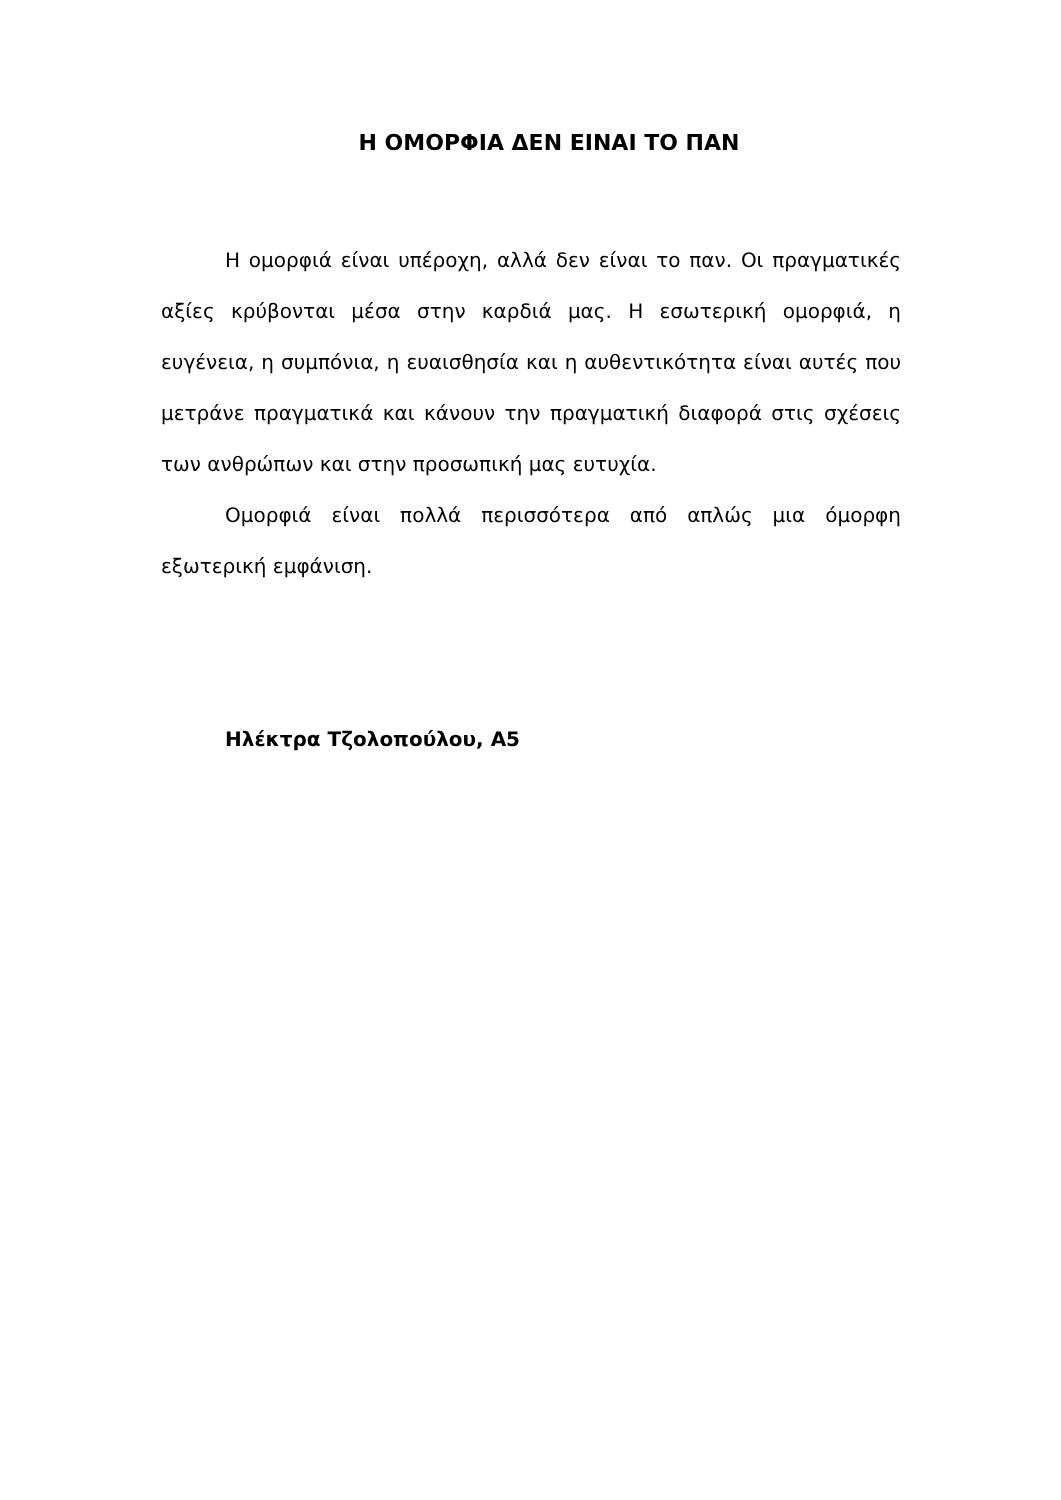Η ΟΜΟΡΦΙΑ ΔΕΝ ΕΙΝΑΙ ΤΟ ΠΑΝ
Η ομορφιά είναι υπέροχη, αλλά δεν είναι το παν. Οι πραγματικές αξίες κρύβονται μέσα στην καρδιά μας. Η εσωτερική ομορφιά, η ευγένεια, η συμπόνια, η ευαισθησία και η αυθεντικότητα είναι αυτές που μετράνε πραγματικά και κάνουν την πραγματική διαφορά στις σχέσεις των ανθρώπων και στην προσωπική μας ευτυχία.
Ομορφιά είναι πολλά περισσότερα από απλώς μια όμορφη εξωτερική εμφάνιση.
Ηλέκτρα Τζολοπούλου, Α5